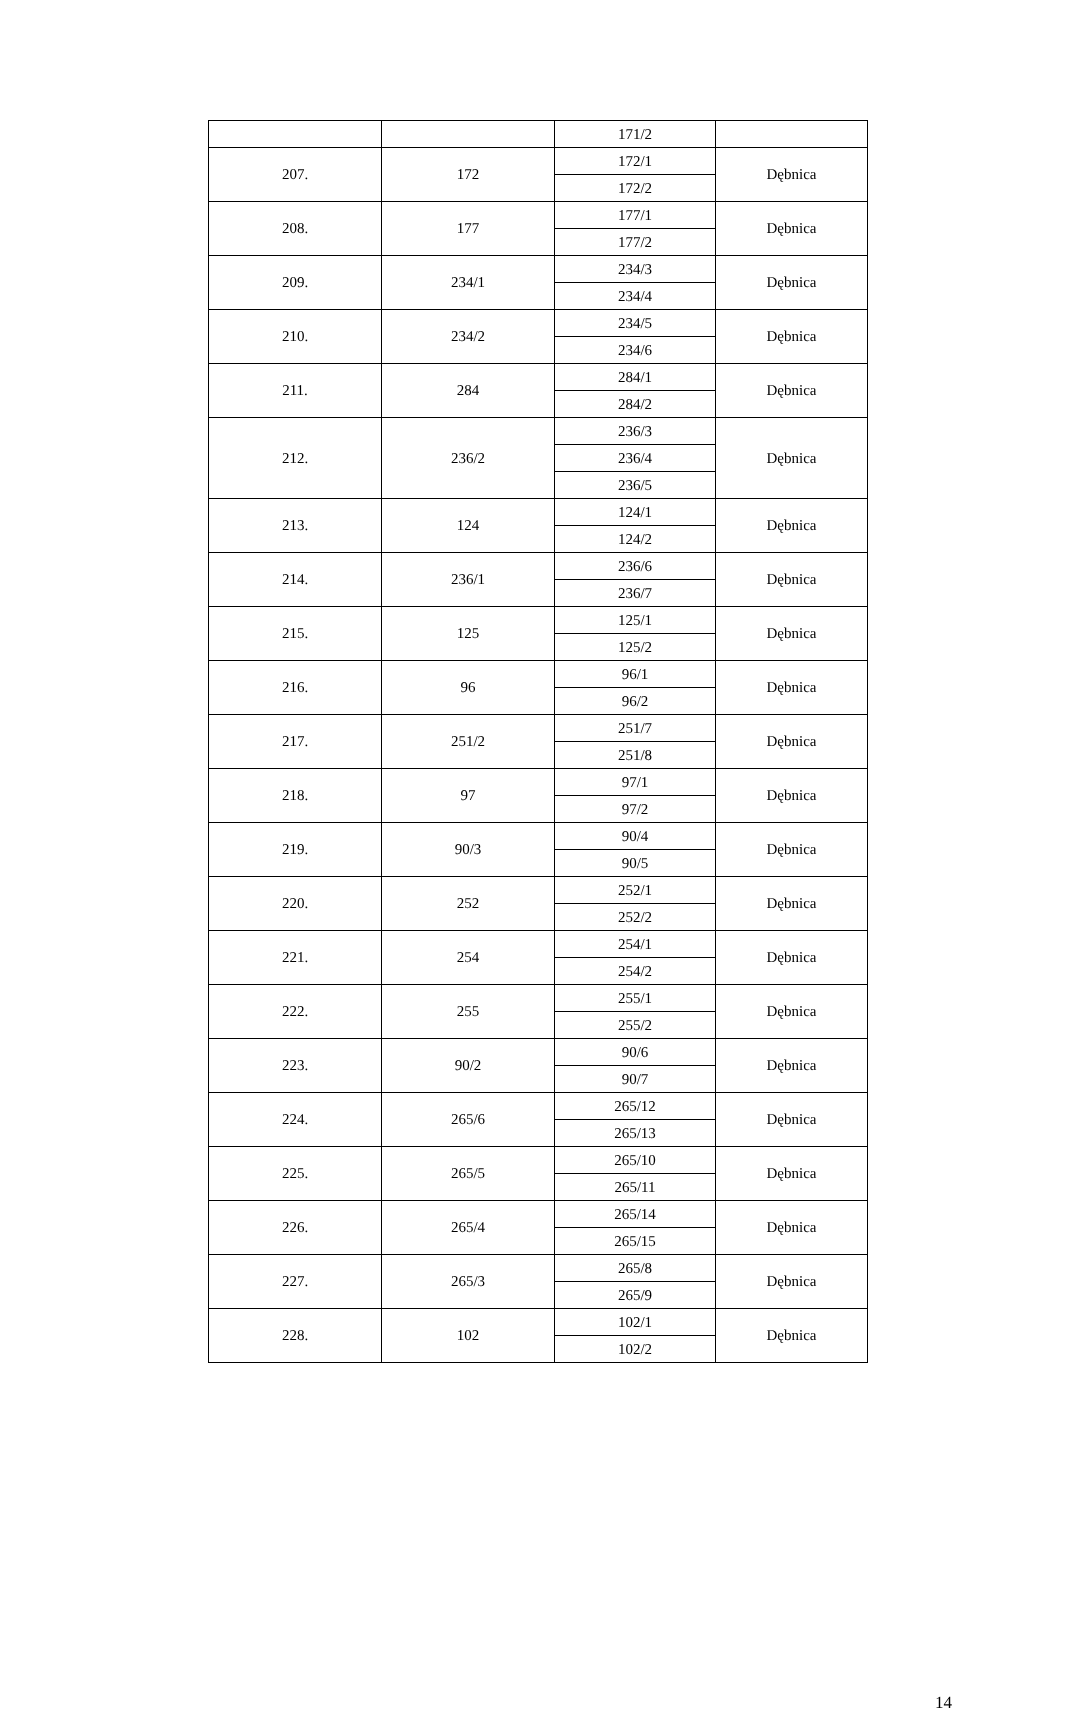| | | 171/2 | |
| 207. | 172 | 172/1 | Dębnica |
| | | 172/2 | |
| 208. | 177 | 177/1 | Dębnica |
| | | 177/2 | |
| 209. | 234/1 | 234/3 | Dębnica |
| | | 234/4 | |
| 210. | 234/2 | 234/5 | Dębnica |
| | | 234/6 | |
| 211. | 284 | 284/1 | Dębnica |
| | | 284/2 | |
| 212. | 236/2 | 236/3 | Dębnica |
| | | 236/4 | |
| | | 236/5 | |
| 213. | 124 | 124/1 | Dębnica |
| | | 124/2 | |
| 214. | 236/1 | 236/6 | Dębnica |
| | | 236/7 | |
| 215. | 125 | 125/1 | Dębnica |
| | | 125/2 | |
| 216. | 96 | 96/1 | Dębnica |
| | | 96/2 | |
| 217. | 251/2 | 251/7 | Dębnica |
| | | 251/8 | |
| 218. | 97 | 97/1 | Dębnica |
| | | 97/2 | |
| 219. | 90/3 | 90/4 | Dębnica |
| | | 90/5 | |
| 220. | 252 | 252/1 | Dębnica |
| | | 252/2 | |
| 221. | 254 | 254/1 | Dębnica |
| | | 254/2 | |
| 222. | 255 | 255/1 | Dębnica |
| | | 255/2 | |
| 223. | 90/2 | 90/6 | Dębnica |
| | | 90/7 | |
| 224. | 265/6 | 265/12 | Dębnica |
| | | 265/13 | |
| 225. | 265/5 | 265/10 | Dębnica |
| | | 265/11 | |
| 226. | 265/4 | 265/14 | Dębnica |
| | | 265/15 | |
| 227. | 265/3 | 265/8 | Dębnica |
| | | 265/9 | |
| 228. | 102 | 102/1 | Dębnica |
| | | 102/2 | |
14